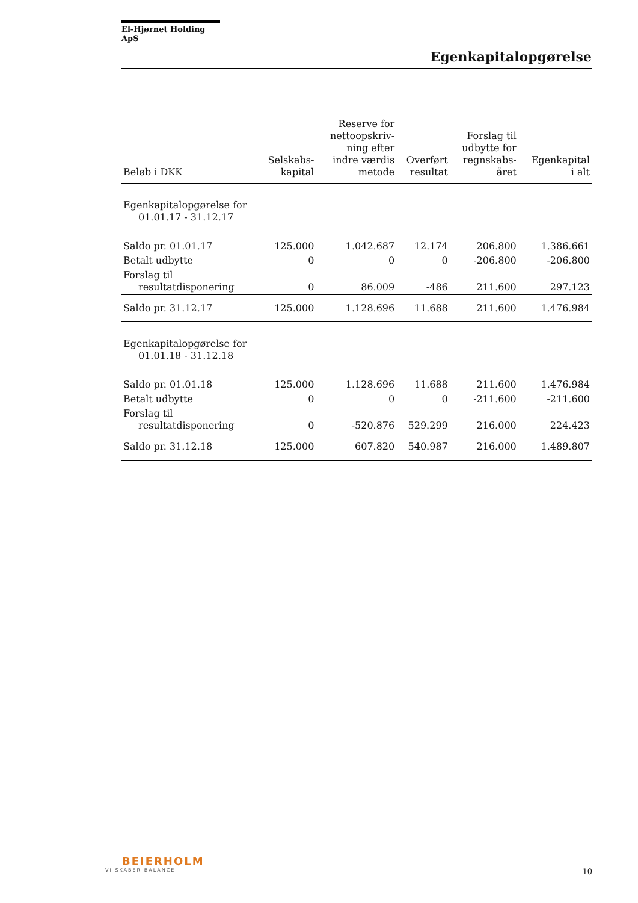El-Hjørnet Holding ApS
Egenkapitalopgørelse
| Beløb i DKK | Selskabs- kapital | Reserve for nettoopskriv- ning efter indre værdis metode | Overført resultat | Forslag til udbytte for regnskabs- året | Egenkapital i alt |
| --- | --- | --- | --- | --- | --- |
| Egenkapitalopgørelse for 01.01.17 - 31.12.17 | | | | | |
| Saldo pr. 01.01.17 | 125.000 | 1.042.687 | 12.174 | 206.800 | 1.386.661 |
| Betalt udbytte | 0 | 0 | 0 | -206.800 | -206.800 |
| Forslag til resultatdisponering | 0 | 86.009 | -486 | 211.600 | 297.123 |
| Saldo pr. 31.12.17 | 125.000 | 1.128.696 | 11.688 | 211.600 | 1.476.984 |
| Egenkapitalopgørelse for 01.01.18 - 31.12.18 | | | | | |
| Saldo pr. 01.01.18 | 125.000 | 1.128.696 | 11.688 | 211.600 | 1.476.984 |
| Betalt udbytte | 0 | 0 | 0 | -211.600 | -211.600 |
| Forslag til resultatdisponering | 0 | -520.876 | 529.299 | 216.000 | 224.423 |
| Saldo pr. 31.12.18 | 125.000 | 607.820 | 540.987 | 216.000 | 1.489.807 |
BEIERHOLM
VI SKABER BALANCE
10